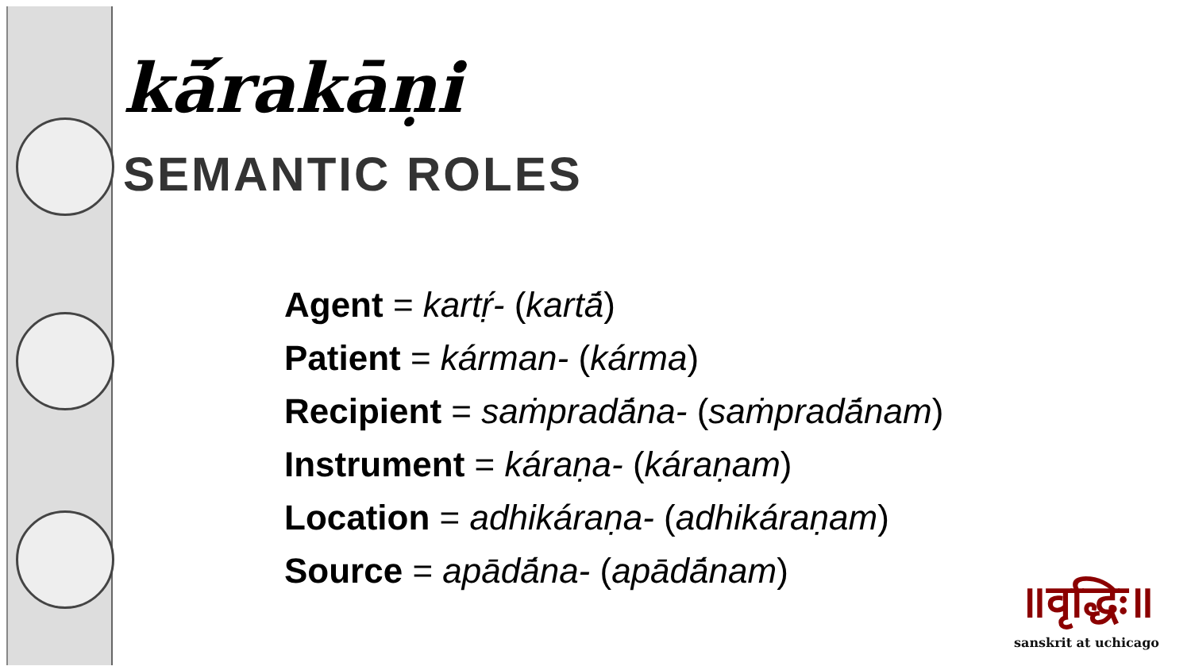kā́rakāṇi
SEMANTIC ROLES
Agent = kartṛ́- (kartā́)
Patient = kárman- (kárma)
Recipient = saṁpradā́na- (saṁpradā́nam)
Instrument = káraṇa- (káraṇam)
Location = adhikáraṇa- (adhikáraṇam)
Source = apādā́na- (apādā́nam)
॥वृद्धिः॥
sanskrit at uchicago